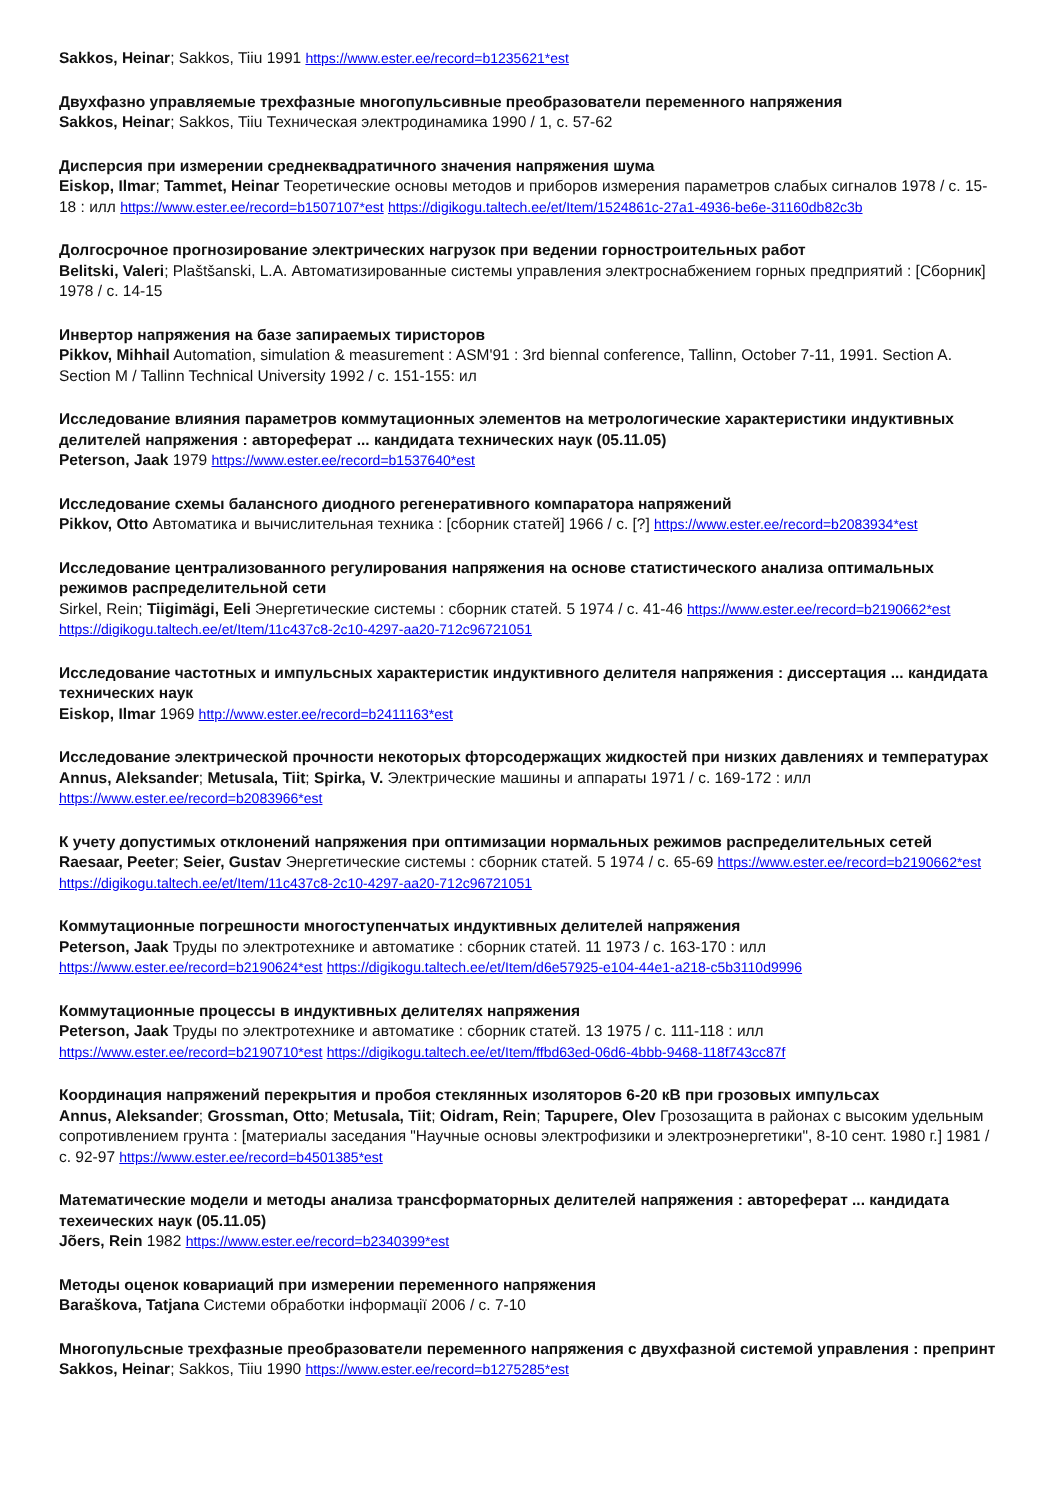Sakkos, Heinar; Sakkos, Tiiu 1991 https://www.ester.ee/record=b1235621*est
Двухфазно управляемые трехфазные многопульсивные преобразователи переменного напряжения
Sakkos, Heinar; Sakkos, Tiiu Техническая электродинамика 1990 / 1, с. 57-62
Дисперсия при измерении среднеквадратичного значения напряжения шума
Eiskop, Ilmar; Tammet, Heinar Теоретические основы методов и приборов измерения параметров слабых сигналов 1978 / с. 15-18 : илл https://www.ester.ee/record=b1507107*est https://digikogu.taltech.ee/et/Item/1524861c-27a1-4936-be6e-31160db82c3b
Долгосрочное прогнозирование электрических нагрузок при ведении горностроительных работ
Belitski, Valeri; Plaštšanski, L.A. Автоматизированные системы управления электроснабжением горных предприятий : [Сборник] 1978 / с. 14-15
Инвертор напряжения на базе запираемых тиристоров
Pikkov, Mihhail Automation, simulation & measurement : ASM'91 : 3rd biennal conference, Tallinn, October 7-11, 1991. Section A. Section M / Tallinn Technical University 1992 / с. 151-155: ил
Исследование влияния параметров коммутационных элементов на метрологические характеристики индуктивных делителей напряжения : автореферат ... кандидата технических наук (05.11.05)
Peterson, Jaak 1979 https://www.ester.ee/record=b1537640*est
Исследование схемы балансного диодного регенеративного компаратора напряжений
Pikkov, Otto Автоматика и вычислительная техника : [сборник статей] 1966 / с. [?] https://www.ester.ee/record=b2083934*est
Исследование централизованного регулирования напряжения на основе статистического анализа оптимальных режимов распределительной сети
Sirkel, Rein; Tiigimägi, Eeli Энергетические системы : сборник статей. 5 1974 / с. 41-46 https://www.ester.ee/record=b2190662*est https://digikogu.taltech.ee/et/Item/11c437c8-2c10-4297-aa20-712c96721051
Исследование частотных и импульсных характеристик индуктивного делителя напряжения : диссертация ... кандидата технических наук
Eiskop, Ilmar 1969 http://www.ester.ee/record=b2411163*est
Исследование электрической прочности некоторых фторсодержащих жидкостей при низких давлениях и температурах
Annus, Aleksander; Metusala, Tiit; Spirka, V. Электрические машины и аппараты 1971 / с. 169-172 : илл https://www.ester.ee/record=b2083966*est
К учету допустимых отклонений напряжения при оптимизации нормальных режимов распределительных сетей
Raesaar, Peeter; Seier, Gustav Энергетические системы : сборник статей. 5 1974 / с. 65-69 https://www.ester.ee/record=b2190662*est https://digikogu.taltech.ee/et/Item/11c437c8-2c10-4297-aa20-712c96721051
Коммутационные погрешности многоступенчатых индуктивных делителей напряжения
Peterson, Jaak Труды по электротехнике и автоматике : сборник статей. 11 1973 / с. 163-170 : илл https://www.ester.ee/record=b2190624*est https://digikogu.taltech.ee/et/Item/d6e57925-e104-44e1-a218-c5b3110d9996
Коммутационные процессы в индуктивных делителях напряжения
Peterson, Jaak Труды по электротехнике и автоматике : сборник статей. 13 1975 / с. 111-118 : илл https://www.ester.ee/record=b2190710*est https://digikogu.taltech.ee/et/Item/ffbd63ed-06d6-4bbb-9468-118f743cc87f
Координация напряжений перекрытия и пробоя стеклянных изоляторов 6-20 кВ при грозовых импульсах
Annus, Aleksander; Grossman, Otto; Metusala, Tiit; Oidram, Rein; Tapupere, Olev Грозозащита в районах с высоким удельным сопротивлением грунта : [материалы заседания "Научные основы электрофизики и электроэнергетики", 8-10 сент. 1980 г.] 1981 / с. 92-97 https://www.ester.ee/record=b4501385*est
Математические модели и методы анализа трансформаторных делителей напряжения : автореферат ... кандидата техеических наук (05.11.05)
Jõers, Rein 1982 https://www.ester.ee/record=b2340399*est
Методы оценок ковариаций при измерении переменного напряжения
Baraškova, Tatjana Системи обработки інформації 2006 / с. 7-10
Многопульсные трехфазные преобразователи переменного напряжения с двухфазной системой управления : препринт
Sakkos, Heinar; Sakkos, Tiiu 1990 https://www.ester.ee/record=b1275285*est